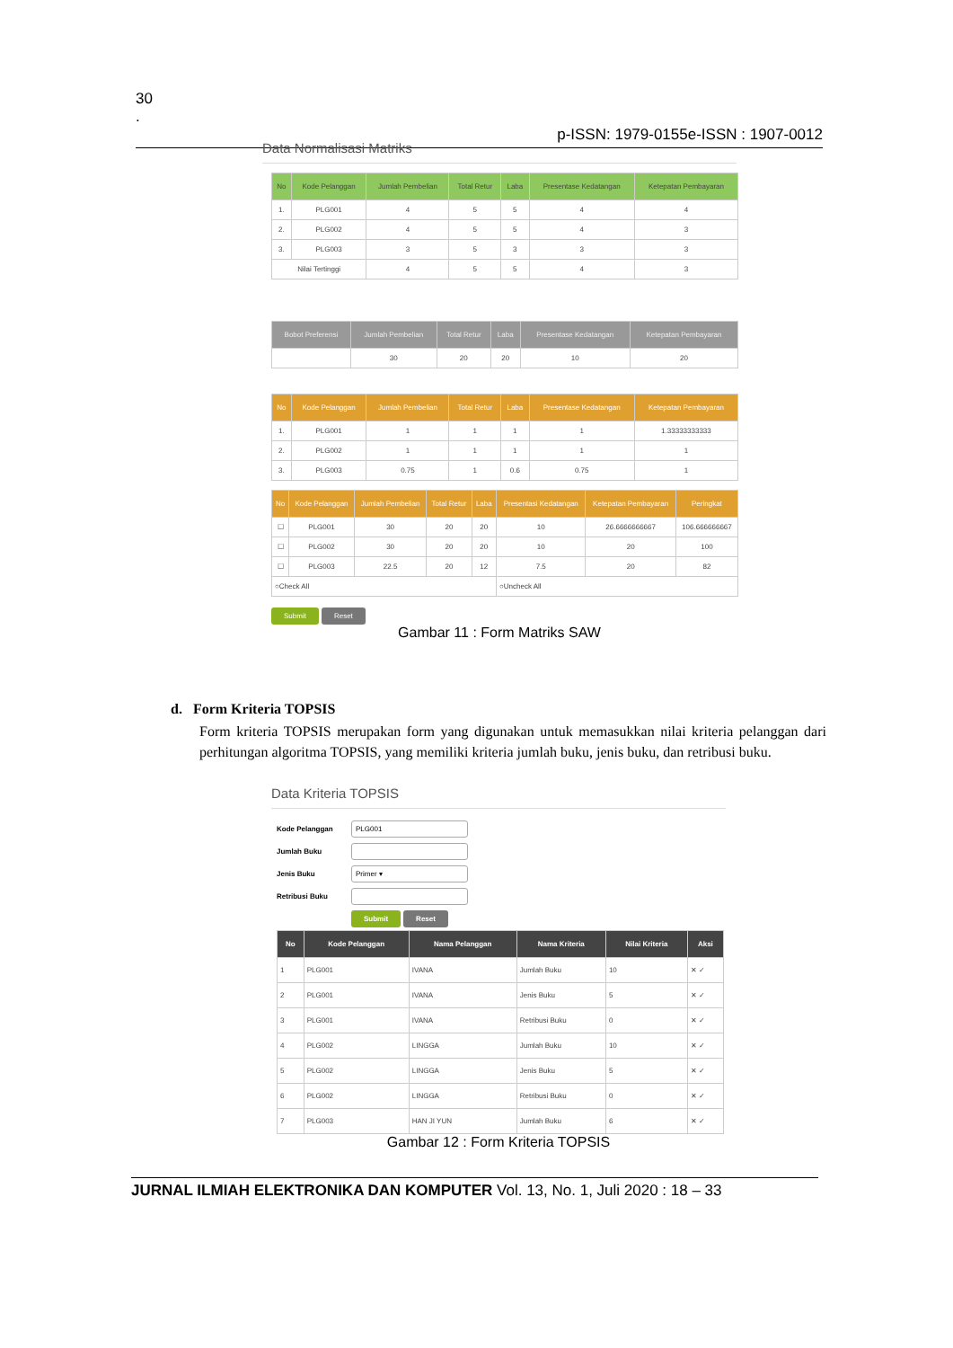30
.
p-ISSN: 1979-0155e-ISSN : 1907-0012
Data Normalisasi Matriks
| No | Kode Pelanggan | Jumlah Pembelian | Total Retur | Laba | Presentase Kedatangan | Ketepatan Pembayaran |
| --- | --- | --- | --- | --- | --- | --- |
| 1. | PLG001 | 4 | 5 | 5 | 4 | 4 |
| 2. | PLG002 | 4 | 5 | 5 | 4 | 3 |
| 3. | PLG003 | 3 | 5 | 3 | 3 | 3 |
| Nilai Tertinggi | | 4 | 5 | 5 | 4 | 3 |
| Bobot Preferensi | Jumlah Pembelian | Total Retur | Laba | Presentase Kedatangan | Ketepatan Pembayaran |
| --- | --- | --- | --- | --- | --- |
| | 30 | 20 | 20 | 10 | 20 |
| No | Kode Pelanggan | Jumlah Pembelian | Total Retur | Laba | Presentase Kedatangan | Ketepatan Pembayaran |
| --- | --- | --- | --- | --- | --- | --- |
| 1. | PLG001 | 1 | 1 | 1 | 1 | 1.33333333333 |
| 2. | PLG002 | 1 | 1 | 1 | 1 | 1 |
| 3. | PLG003 | 0.75 | 1 | 0.6 | 0.75 | 1 |
| No | Kode Pelanggan | Jumlah Pembelian | Total Retur | Laba | Presentasi Kedatangan | Ketepatan Pembayaran | Peringkat |
| --- | --- | --- | --- | --- | --- | --- | --- |
| ☐ | PLG001 | 30 | 20 | 20 | 10 | 26.6666666667 | 106.666666667 |
| ☐ | PLG002 | 30 | 20 | 20 | 10 | 20 | 100 |
| ☐ | PLG003 | 22.5 | 20 | 12 | 7.5 | 20 | 82 |
| ○Check All | | | | | ○Uncheck All | | |
Submit Reset
Gambar 11 : Form Matriks SAW
d. Form Kriteria TOPSIS
Form kriteria TOPSIS merupakan form yang digunakan untuk memasukkan nilai kriteria pelanggan dari perhitungan algoritma TOPSIS, yang memiliki kriteria jumlah buku, jenis buku, dan retribusi buku.
Data Kriteria TOPSIS
Kode Pelanggan PLG001
Jumlah Buku
Jenis Buku Primer ▾
Retribusi Buku
Submit Reset
| No | Kode Pelanggan | Nama Pelanggan | Nama Kriteria | Nilai Kriteria | Aksi |
| --- | --- | --- | --- | --- | --- |
| 1 | PLG001 | IVANA | Jumlah Buku | 10 | ✕ ✓ |
| 2 | PLG001 | IVANA | Jenis Buku | 5 | ✕ ✓ |
| 3 | PLG001 | IVANA | Retribusi Buku | 0 | ✕ ✓ |
| 4 | PLG002 | LINGGA | Jumlah Buku | 10 | ✕ ✓ |
| 5 | PLG002 | LINGGA | Jenis Buku | 5 | ✕ ✓ |
| 6 | PLG002 | LINGGA | Retribusi Buku | 0 | ✕ ✓ |
| 7 | PLG003 | HAN JI YUN | Jumlah Buku | 6 | ✕ ✓ |
Gambar 12 : Form Kriteria TOPSIS
JURNAL ILMIAH ELEKTRONIKA DAN KOMPUTER Vol. 13, No. 1, Juli 2020 : 18 – 33